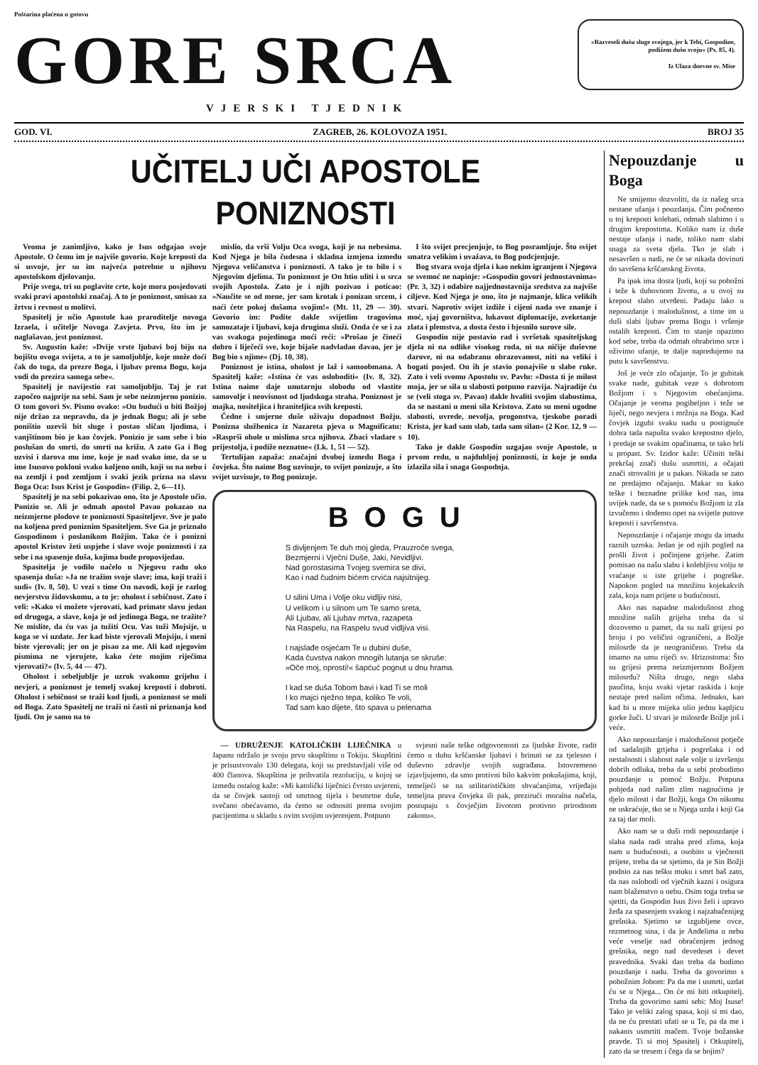Poštarina plaćena u gotovu
GORE SRCA
»Razveseli dušu sluge svojega, jer k Tebi, Gospodine, podižem dušu svoju« (Ps. 85, 4).
Iz Ulaza dnevne sv. Mise
VJERSKI TJEDNIK
GOD. VI. ZAGREB, 26. KOLOVOZA 1951. BROJ 35
UČITELJ UČI APOSTOLE PONIZNOSTI
Veoma je zanimljivo, kako je Isus odgajao svoje Apostole. O čemu im je najviše govorio. Koje kreposti da si usvoje, jer su im najveća potrebne u njihovu apostolskom djelovanju.
Prije svega, tri su poglavite crte, koje mora posjedovati svaki pravi apostolski značaj. A to je poniznost, smisao za žrtvu i revnost u molitvi.
Spasitelj je učio Apostole kao praroditelje novoga Izraela, i učitelje Novoga Zavjeta. Prvo, što im je naglašavao, jest poniznost.
Sv. Augustin kaže: »Dvije vrste ljubavi boj biju na bojištu ovoga svijeta, a to je samoljublje, koje može doći čak do toga, da prezre Boga, i ljubav prema Bogu, koja vodi do prezira samoga sebe«.
Spasitelj je navijestio rat samoljublju. Taj je rat započeo najprije na sebi. Sam je sebe neizmjerno ponizio. O tom govori Sv. Pismo ovako: »On budući u biti Božjoj nije držao za nepravdu, da je jednak Bogu; ali je sebe poništio uzevši bit sluge i postao sličan ljudima, i vanjštinom bio je kao čovjek. Ponizio je sam sebe i bio poslušan do smrti, do smrti na križu. A zato Ga i Bog uzvisi i darova mu ime, koje je nad svako ime, da se u ime Isusovo pokloni svako koljeno onih, koji su na nebu i na zemlji i pod zemljom i svaki jezik prizna na slavu Boga Oca: Isus Krist je Gospodin« (Filip. 2, 6—11).
Spasitelj je na sebi pokazivao ono, što je Apostole učio. Ponizio se. Ali je odmah apostol Pavao pokazao na neizmjerne plodove te poniznosti Spasiteljeve. Sve je palo na koljena pred poniznim Spasiteljem. Sve Ga je priznalo Gospodinom i poslanikom Božjim. Tako će i ponizni apostol Kristov žeti uspjehe i slave svoje poniznosti i za sebe i na spasenje duša, kojima bude propovijedao.
Spasitelja je vodilo načelo u Njegovu radu oko spasenja duša: »Ja ne tražim svoje slave; ima, koji traži i sudi« (Iv. 8, 50). U vezi s time On navodi, koji je razlog nevjerstvu židovskomu, a to je: oholost i sebičnost. Zato i veli: »Kako vi možete vjerovati, kad primate slavu jedan od drugoga, a slave, koja je od jedinoga Boga, ne tražite? Ne mislite, da ću vas ja tužiti Ocu. Vas tuži Mojsije, u koga se vi uzdate. Jer kad biste vjerovali Mojsiju, i meni biste vjerovali; jer on je pisao za me. Ali kad njegovim pismima ne vjerujete, kako ćete mojim riječima vjerovati?« (Iv. 5, 44 — 47).
Oholost i sebeljublje je uzrok svakomu grijehu i nevjeri, a poniznost je temelj svakoj kreposti i dobroti. Oholost i sebičnost se traži kod ljudi, a poniznost se moli od Boga. Zato Spasitelj ne traži ni časti ni priznanja kod ljudi. On je samo na to
mislio, da vrši Volju Oca svoga, koji je na nebesima. Kod Njega je bila čudesna i skladna izmjena između Njegova veličanstva i poniznosti. A tako je to bilo i s Njegovim djelima. Tu poniznost je On htio uliti i u srca svojih Apostola. Zato je i njih pozivao i poticao: »Naučite se od mene, jer sam krotak i ponizan srcem, i naći ćete pokoj dušama svojim!« (Mt. 11, 29 — 30). Govorio im: Pođite dakle svijetlim tragovima samozataje i ljubavi, koja drugima služi. Onda će se i za vas svakoga pojedinoga moći reći: »Prošao je čineći dobro i liječeći sve, koje bijaše nadvladao đavao, jer je Bog bio s njime« (Dj. 10, 38).
Poniznost je istina, oholost je laž i samoobmana. A Spasitelj kaže: »Istina će vas osloboditi« (Iv. 8, 32). Istina naime daje unutarnju slobodu od vlastite samovolje i neovisnost od ljudskoga straha. Poniznost je majka, nositeljica i hraniteljica svih kreposti.
Čedne i smjerne duše uživaju dopadnost Božju. Ponizna službenica iz Nazareta pjeva u Magnificatu: »Raspršì ohole u mislima srca njihova. Zbaci vladare s prijestolja, i podiže neznatne« (Lk. 1, 51 — 52).
Tertulijan zapaža: značajni dvoboj između Boga i čovjeka. Što naime Bog uzvisuje, to svijet ponizuje, a što svijet uzvisuje, to Bog ponizuje.
I što svijet precjenjuje, to Bog posramljuje. Što svijet smatra velikim i uvažava, to Bog podcjenjuje.
Bog stvara svoja djela i kao nekim igranjem i Njegova se svemoć ne napinje: »Gospodin govori jednostavnima« (Pr. 3, 32) i odabire najjednostavnija sredstva za najviše ciljeve. Kod Njega je ono, što je najmanje, klica velikih stvari. Naprotiv svijet izdiže i cijeni nada sve znanje i moć, sjaj govorništva, lukavost diplomacije, zveketanje zlata i plemstva, a dosta često i bjesnilo surove sile.
Gospodin nije postavio rad i svršetak spasiteljskog djela ni na odlike visokog roda, ni na ničije duševne darove, ni na odabranu obrazovanost, niti na veliki i bogati posjed. On ih je stavio ponajviše u slabe ruke. Zato i veli svomu Apostolu sv. Pavlu: »Dosta ti je milost moja, jer se sila u slabosti potpuno razvija. Najradije ću se (veli stoga sv. Pavao) dakle hvaliti svojim slabostima, da se nastani u meni sila Kristova. Zato su meni ugodne slabosti, uvrede, nevolja, progonstva, tjeskobe poradi Krista, jer kad sam slab, tada sam silan« (2 Kor. 12, 9 — 10).
Tako je dakle Gospodin uzgajao svoje Apostole, u prvom redu, u najdubljoj poniznosti, iz koje je onda izlazila sila i snaga Gospodnja.
BOGU
S divljenjem Te duh moj gleda, Prauzroče svega,
Bezmjerni i Vječni Duše, Jaki, Nevidljivi.
Nad gorostasima Tvojeg svemira se divi,
Kao i nad čudnim bićem crvića najsitnijeg.
U silini Uma i Volje oku vidljiv nisi,
U velikom i u silnom um Te samo sreta,
Ali Ljubav, ali Ljubav mrtva, razapeta
Na Raspelu, na Raspelu svud vidljiva visi.
I najslađe osjećam Te u dubini duše,
Kada čuvstva nakon mnogih lutanja se skruše:
»Oče moj, oprosti!« šapćuć pognut u dnu hrama.
I kad se duša Tobom bavi i kad Ti se moli
I ko majci nježno tepa, koliko Te voli,
Tad sam kao dijete, što spava u pelenama
— UDRUŽENJE KATOLIČKIH LIJEČNIKA u Japanu održalo je svoju prvu skupštinu u Tokiju. Skupštini je prisustvovalo 130 delegata, koji su predstavljali više od 400 članova. Skupština je prihvatila rezoluciju, u kojoj se između ostalog kaže: »Mi katolički liječnici čvrsto uvjereni, da se čovjek sastoji od smrtnog tijela i besmrtne duše, svečano obećavamo, da ćemo se odnositi prema svojim pacijentima u skladu s ovim svojim uvjerenjem. Potpuno
svjesni naše teške odgovornosti za ljudske živote, radit ćemo u duhu kršćanske ljubavi i brinuti se za tjelesno i duševno zdravlje svojih sugrađana. Istovremeno izjavljujemo, da smo protivni bilo kakvim pokušajima, koji, temeljeći se na utilitarističkim shvaćanjima, vrijeđaju temeljna prava čovjeka ili pak, prezirući moralna načela, postupaju s čovječjim životom protivno prirodnom zakonu«.
Nepouzdanje u Boga
Ne smijemo dozvoliti, da iz našeg srca nestane ufanja i pouzdanja. Čim počnemo u toj kreposti kolebati, odmah slabimo i u drugim krepostima. Koliko nam iz duše nestaje ufanja i nade, toliko nam slabi snaga za sveta djela. Tko je slab i nesavršen u nadi, ne će se nikada dovinuti do savršena kršćanskog života.
Pa ipak ima dosta ljudi, koji su pobožni i teže k duhovnom životu, a u ovoj su krepost slabo utvrđeni. Padaju lako u nepouzdanje i malodušnost, a time im u duši slabi ljubav prema Bogu i vršenje ostalih kreposti. Čim to stanje opazimo kod sebe, treba da odmah ohrabrimo srce i oživimo ufanje, te dalje napredujemo na putu k savršenstvu.
Još je veće zlo očajanje. To je gubitak svake nade, gubitak veze s dobrotom Božjom i s Njegovim obećanjima. Očajanje je veoma pogibeljno i teže se liječi, nego nevjera i mržnja na Boga. Kad čovjek izgubi svaku nadu u postignuće dobra tada napušta svako krepostno djelo, i predaje se svakim opačinama, te tako hrli u propast. Sv. Izidor kaže: Učiniti teški prekršaj znači dušu usmrtiti, a očajati znači strovaliti je u pakao. Nikada se zato ne predajmo očajanju. Makar su kako teške i beznadne prilike kod nas, ima uvijek nade, da se s pomoću Božjom iz zla izvučemo i dođemo opet na svijetle putove kreposti i savršenstva.
Nepouzdanje i očajanje mogu da imadu raznih uzroka. Jedan je od njih pogled na prošli život i počinjene grijehe. Zatim pomisao na našu slabu i kolebljivu volju te vraćanje u iste grijehe i pogreške. Napokon pogled na množinu kojekakvih zala, koja nam prijete u budućnosti.
Ako nas napadne malodušnost zbog množine naših grijeha treba da si dozovemo u pamet, da su naši grijesi po broju i po veličini ograničeni, a Božje milosrđe da je neograničeno. Treba da imamo na umu riječi sv. Hrizostoma: Što su grijesi prema neizmjernom Božjem milosrđu? Ništa drugo, nego slaba paučina, koju svaki vjetar raskida i koje nestaje pred našim očima. Jednako, kao kad bi u more mijeka ulio jednu kapljicu gorke žuči. U stvari je milosrđe Božje još i veće.
Ako nepouzdanje i malodušnost potječe od sadašnjih grijeha i pogrešaka i od nestalnosti i slabosti naše volje u izvršenju dobrih odluka, treba da u sebi probudimo pouzdanje u pomoć Božju. Potpuna pobjeda nad našim zlim nagnućima je djelo milosti i dar Božji, koga On nikomu ne uskraćuje, tko se u Njega uzda i koji Ga za taj dar moli.
Ako nam se u duši rodi nepouzdanje i slaba nada radi straha pred zlima, koja nam u budućnosti, a osobito u vječnosti prijete, treba da se sjetimo, da je Sin Božji podnio za nas tešku muku i smrt baš zato, da nas oslobodi od vječnih kazni i osigura nam blaženstvo u nebu. Osim toga treba se sjetiti, da Gospodin Isus živo želi i upravo žeđa za spasenjem svakog i najzabačenijeg grešnika. Sjetimo se izgubljene ovce, rezmetnog sina, i da je Anđelima u nebu veće veselje nad obraćenjem jednog grešnika, nego nad devedeset i devet pravednika. Svaki dan treba da budimo pouzdanje i nadu. Treba da govorimo s pobožnim Jobom: Pa da me i usmrti, uzdat ću se u Njega... On će mi biti otkupitelj. Treba da govorimo sami sebi: Moj Isuse! Tako je veliki zalog spasa, koji si mi dao, da ne ću prestati ufati se u Te, pa da me i nakanis usmrtiti mačem. Tvoje božanske pravde. Ti si moj Spasitelj i Otkupitelj, zato da se tresem i čega da se bojim?